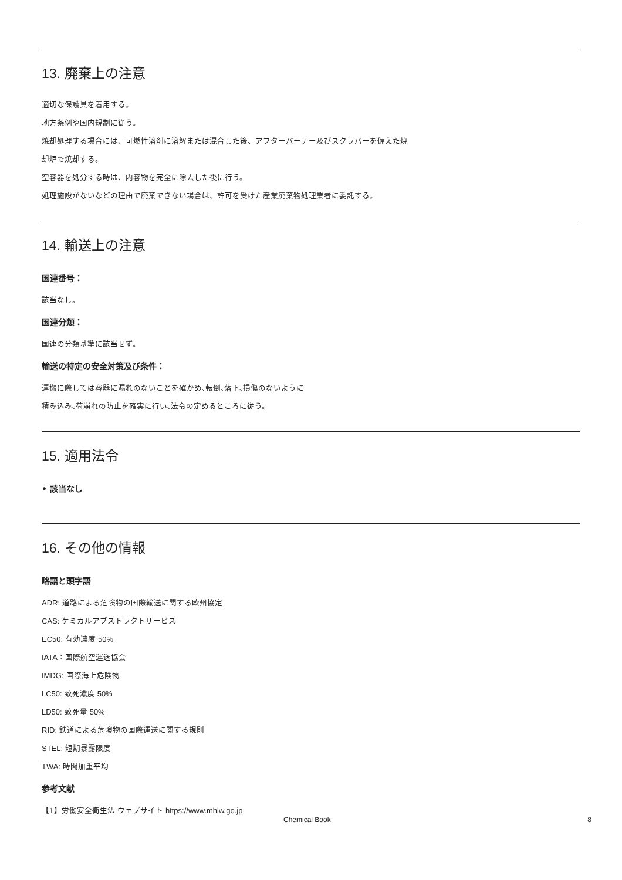13. 廃棄上の注意
適切な保護具を着用する。
地方条例や国内規制に従う。
焼却処理する場合には、可燃性溶剤に溶解または混合した後、アフターバーナー及びスクラバーを備えた焼
却炉で焼却する。
空容器を処分する時は、内容物を完全に除去した後に行う。
処理施設がないなどの理由で廃棄できない場合は、許可を受けた産業廃棄物処理業者に委託する。
14. 輸送上の注意
国連番号：
該当なし。
国連分類：
国連の分類基準に該当せず。
輸送の特定の安全対策及び条件：
運搬に際しては容器に漏れのないことを確かめ､転倒､落下､損傷のないように
積み込み､荷崩れの防止を確実に行い､法令の定めるところに従う。
15. 適用法令
• 該当なし
16. その他の情報
略語と頭字語
ADR: 道路による危険物の国際輸送に関する欧州協定
CAS: ケミカルアブストラクトサービス
EC50: 有効濃度 50%
IATA：国際航空運送協会
IMDG: 国際海上危険物
LC50: 致死濃度 50%
LD50: 致死量 50%
RID: 鉄道による危険物の国際運送に関する規則
STEL: 短期暴露限度
TWA: 時間加重平均
参考文献
【1】労働安全衛生法 ウェブサイト https://www.mhlw.go.jp
Chemical Book 8